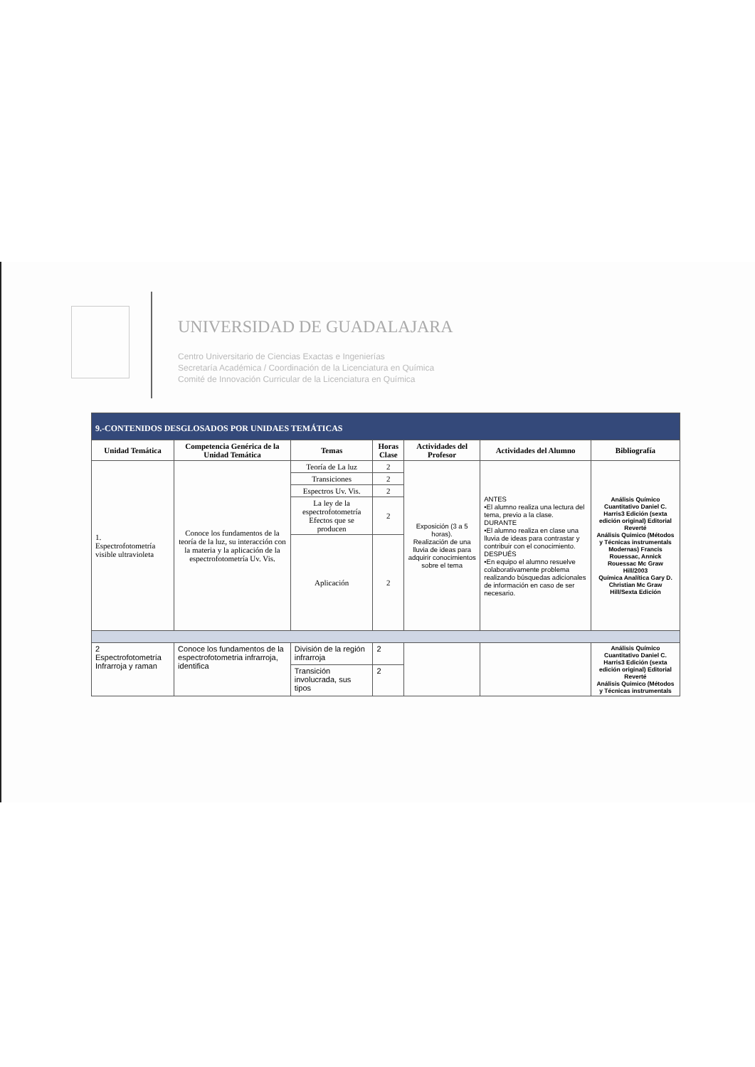UNIVERSIDAD DE GUADALAJARA
Centro Universitario de Ciencias Exactas e Ingenierías
Secretaría Académica / Coordinación de la Licenciatura en Química
Comité de Innovación Curricular de la Licenciatura en Química
| 9.-CONTENIDOS DESGLOSADOS POR UNIDAES TEMÁTICAS | | | | | | |
| Unidad Temática | Competencia Genérica de la Unidad Temática | Temas | Horas Clase | Actividades del Profesor | Actividades del Alumno | Bibliografía |
| 1. Espectrofotometría visible ultravioleta | Conoce los fundamentos de la teoría de la luz, su interacción con la materia y la aplicación de la espectrofotometría Uv. Vis. | Teoría de La luz | 2 | Exposición (3 a 5 horas). Realización de una lluvia de ideas para adquirir conocimientos sobre el tema | ANTES •El alumno realiza una lectura del tema, previo a la clase. DURANTE •El alumno realiza en clase una lluvia de ideas para contrastar y contribuir con el conocimiento. DESPUÉS •En equipo el alumno resuelve colaborativamente problema realizando búsquedas adicionales de información en caso de ser necesario. | Análisis Químico Cuantitativo Daniel C. Harris3 Edición (sexta edición original) Editorial Reverté Análisis Quimico (Métodos y Técnicas instrumentals Modernas) Francis Rouessac, Annick Rouessac Mc Graw Hill/2003 Química Analítica Gary D. Christian Mc Graw Hill/Sexta Edición |
| | | Transiciones | 2 | | | |
| | | Espectros Uv. Vis. | 2 | | | |
| | | La ley de la espectrofotometría Efectos que se producen | 2 | | | |
| | | Aplicación | 2 | | | |
| 2 Espectrofotometría Infrarroja y raman | Conoce los fundamentos de la espectrofotometria infrarroja, identifica | División de la región infrarroja | 2 | | | Análisis Químico Cuantitativo Daniel C. Harris3 Edición (sexta edición original) Editorial Reverté Análisis Quimico (Métodos y Técnicas instrumentals |
| | | Transición involucrada, sus tipos | 2 | | | |